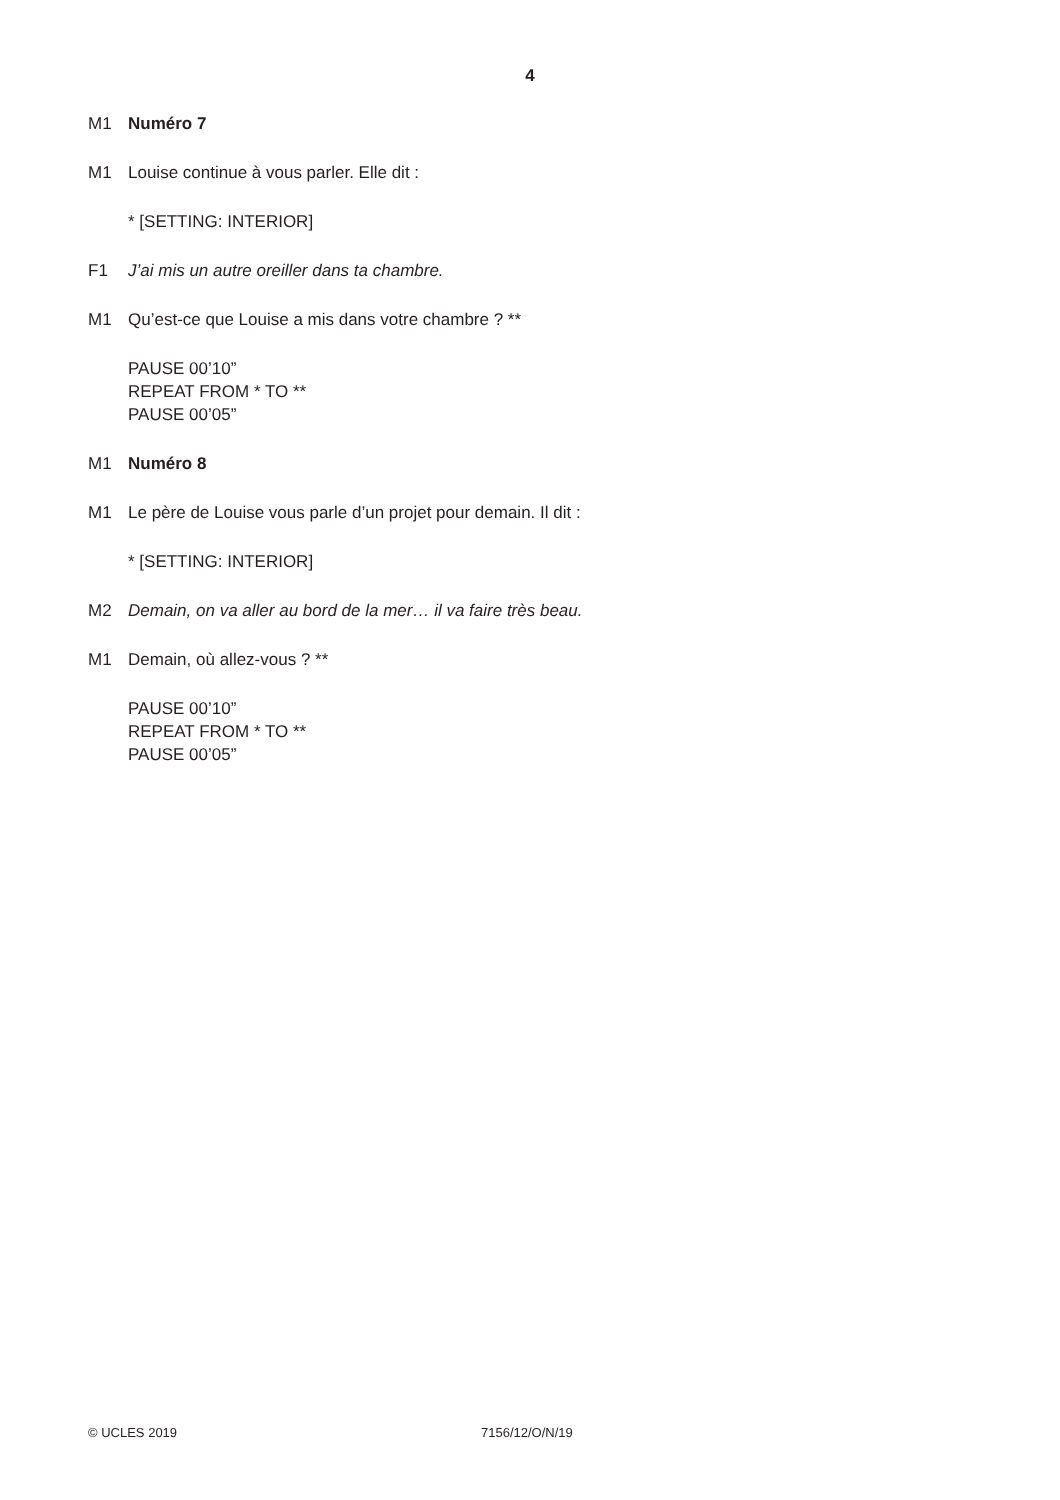4
M1 Numéro 7
M1 Louise continue à vous parler. Elle dit :
* [SETTING: INTERIOR]
F1 J’ai mis un autre oreiller dans ta chambre.
M1 Qu’est-ce que Louise a mis dans votre chambre ? **
PAUSE 00’10”
REPEAT FROM * TO **
PAUSE 00’05”
M1 Numéro 8
M1 Le père de Louise vous parle d’un projet pour demain. Il dit :
* [SETTING: INTERIOR]
M2 Demain, on va aller au bord de la mer… il va faire très beau.
M1 Demain, où allez-vous ? **
PAUSE 00’10”
REPEAT FROM * TO **
PAUSE 00’05”
© UCLES 2019 7156/12/O/N/19